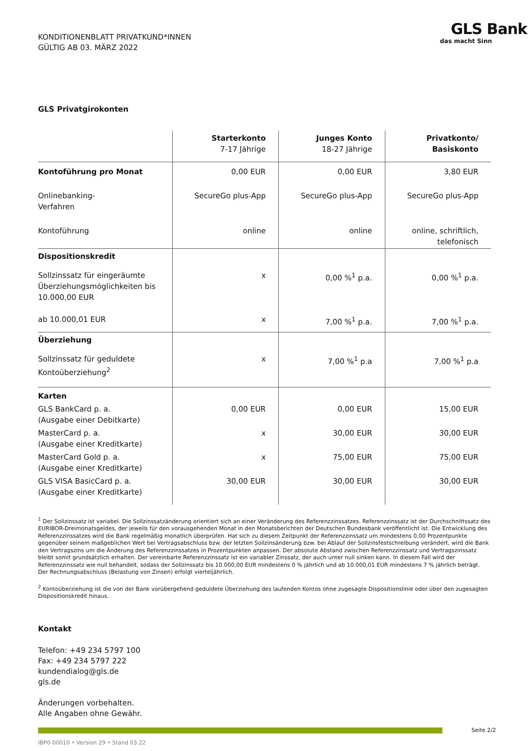KONDITIONENBLATT PRIVATKUND*INNEN
GÜLTIG AB 03. MÄRZ 2022
GLS Bank
das macht Sinn
GLS Privatgirokonten
| | Starterkonto 7-17 Jährige | Junges Konto 18-27 Jährige | Privatkonto/ Basiskonto |
| --- | --- | --- | --- |
| Kontoführung pro Monat | 0,00 EUR | 0,00 EUR | 3,80 EUR |
| Onlinebanking- Verfahren | SecureGo plus-App | SecureGo plus-App | SecureGo plus-App |
| Kontoführung | online | online | online, schriftlich, telefonisch |
| Dispositionskredit | | | |
| Sollzinssatz für eingeräumte Überziehungsmöglichkeiten bis 10.000,00 EUR | x | 0,00 %<sup>1</sup> p.a. | 0,00 %<sup>1</sup> p.a. |
| ab 10.000,01 EUR | x | 7,00 %<sup>1</sup> p.a. | 7,00 %<sup>1</sup> p.a. |
| Überziehung | | | |
| Sollzinssatz für geduldete Kontoüberziehung<sup>2</sup> | x | 7,00 %<sup>1</sup> p.a | 7,00 %<sup>1</sup> p.a |
| Karten | | | |
| GLS BankCard p. a. (Ausgabe einer Debitkarte) | 0,00 EUR | 0,00 EUR | 15,00 EUR |
| MasterCard p. a. (Ausgabe einer Kreditkarte) | x | 30,00 EUR | 30,00 EUR |
| MasterCard Gold p. a. (Ausgabe einer Kreditkarte) | x | 75,00 EUR | 75,00 EUR |
| GLS VISA BasicCard p. a. (Ausgabe einer Kreditkarte) | 30,00 EUR | 30,00 EUR | 30,00 EUR |
<sup>1</sup> Der Sollzinssatz ist variabel. Die Sollzinssatzänderung orientiert sich an einer Veränderung des Referenzzinssatzes. Referenzzinssatz ist der Durchschnittssatz des EURIBOR-Dreimonatsgeldes, der jeweils für den vorausgehenden Monat in den Monatsberichten der Deutschen Bundesbank veröffentlicht ist. Die Entwicklung des Referenzzinssatzes wird die Bank regelmäßig monatlich überprüfen. Hat sich zu diesem Zeitpunkt der Referenzzinssatz um mindestens 0,00 Prozentpunkte gegenüber seinem maßgeblichen Wert bei Vertragsabschluss bzw. der letzten Sollzinsänderung bzw. bei Ablauf der Sollzinsfestschreibung verändert, wird die Bank den Vertragszins um die Änderung des Referenzzinssatzes in Prozentpunkten anpassen. Der absolute Abstand zwischen Referenzzinssatz und Vertragszinssatz bleibt somit grundsätzlich erhalten. Der vereinbarte Referenzzinssatz ist ein variabler Zinssatz, der auch unter null sinken kann. In diesem Fall wird der Referenzzinssatz wie null behandelt, sodass der Sollzinssatz bis 10.000,00 EUR mindestens 0 % jährlich und ab 10.000,01 EUR mindestens 7 % jährlich beträgt. Der Rechnungsabschluss (Belastung von Zinsen) erfolgt vierteljährlich.
<sup>2</sup> Kontoüberziehung ist die von der Bank vorübergehend geduldete Überziehung des laufenden Kontos ohne zugesagte Dispositionslinie oder über den zugesagten Dispositionskredit hinaus.
Kontakt
Telefon: +49 234 5797 100
Fax: +49 234 5797 222
kundendialog@gls.de
gls.de
Änderungen vorbehalten.
Alle Angaben ohne Gewähr.
Seite 2/2
IBP0-00010 • Version 29 • Stand 03.22